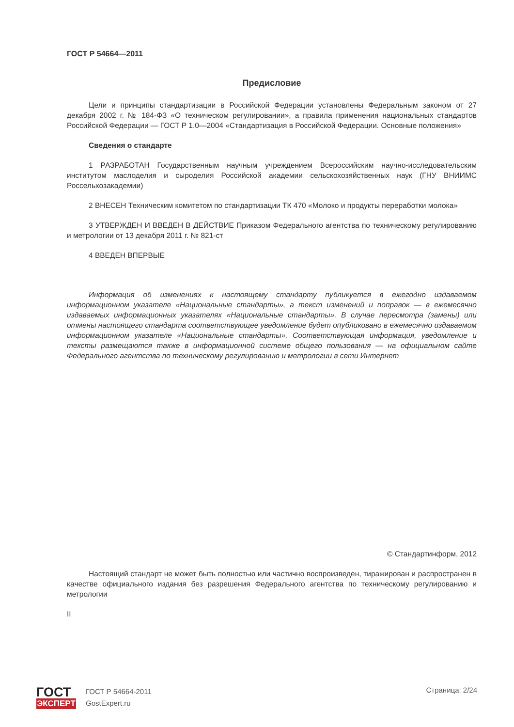ГОСТ Р 54664—2011
Предисловие
Цели и принципы стандартизации в Российской Федерации установлены Федеральным законом от 27 декабря 2002 г. № 184-ФЗ «О техническом регулировании», а правила применения национальных стандартов Российской Федерации — ГОСТ Р 1.0—2004 «Стандартизация в Российской Федерации. Основные положения»
Сведения о стандарте
1 РАЗРАБОТАН Государственным научным учреждением Всероссийским научно-исследовательским институтом маслоделия и сыроделия Российской академии сельскохозяйственных наук (ГНУ ВНИИМС Россельхозакадемии)
2 ВНЕСЕН Техническим комитетом по стандартизации ТК 470 «Молоко и продукты переработки молока»
3 УТВЕРЖДЕН И ВВЕДЕН В ДЕЙСТВИЕ Приказом Федерального агентства по техническому регулированию и метрологии от 13 декабря 2011 г. № 821-ст
4 ВВЕДЕН ВПЕРВЫЕ
Информация об изменениях к настоящему стандарту публикуется в ежегодно издаваемом информационном указателе «Национальные стандарты», а текст изменений и поправок — в ежемесячно издаваемых информационных указателях «Национальные стандарты». В случае пересмотра (замены) или отмены настоящего стандарта соответствующее уведомление будет опубликовано в ежемесячно издаваемом информационном указателе «Национальные стандарты». Соответствующая информация, уведомление и тексты размещаются также в информационной системе общего пользования — на официальном сайте Федерального агентства по техническому регулированию и метрологии в сети Интернет
© Стандартинформ, 2012
Настоящий стандарт не может быть полностью или частично воспроизведен, тиражирован и распространен в качестве официального издания без разрешения Федерального агентства по техническому регулированию и метрологии
II
ГОСТ
ЭКСПЕРТ
ГОСТ Р 54664-2011
GostExpert.ru
Страница: 2/24